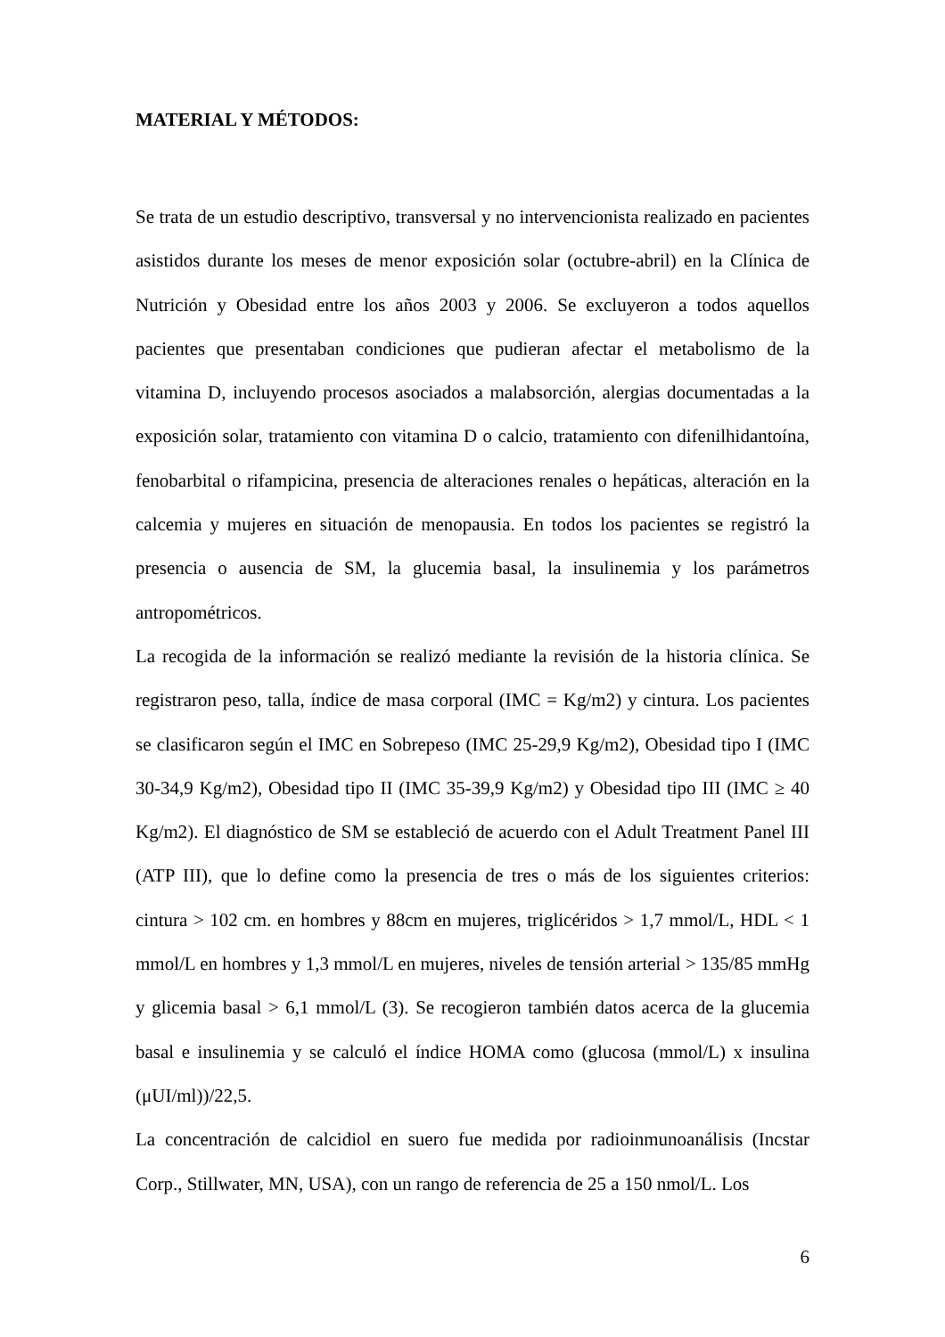MATERIAL Y MÉTODOS:
Se trata de un estudio descriptivo, transversal y no intervencionista realizado en pacientes asistidos durante los meses de menor exposición solar (octubre-abril) en la Clínica de Nutrición y Obesidad entre los años 2003 y 2006. Se excluyeron a todos aquellos pacientes que presentaban condiciones que pudieran afectar el metabolismo de la vitamina D, incluyendo procesos asociados a malabsorción, alergias documentadas a la exposición solar, tratamiento con vitamina D o calcio, tratamiento con difenilhidantoína, fenobarbital o rifampicina, presencia de alteraciones renales o hepáticas, alteración en la calcemia y mujeres en situación de menopausia. En todos los pacientes se registró la presencia o ausencia de SM, la glucemia basal, la insulinemia y los parámetros antropométricos.
La recogida de la información se realizó mediante la revisión de la historia clínica. Se registraron peso, talla, índice de masa corporal (IMC = Kg/m2) y cintura. Los pacientes se clasificaron según el IMC en Sobrepeso (IMC 25-29,9 Kg/m2), Obesidad tipo I (IMC 30-34,9 Kg/m2), Obesidad tipo II (IMC 35-39,9 Kg/m2) y Obesidad tipo III (IMC ≥ 40 Kg/m2). El diagnóstico de SM se estableció de acuerdo con el Adult Treatment Panel III (ATP III), que lo define como la presencia de tres o más de los siguientes criterios: cintura > 102 cm. en hombres y 88cm en mujeres, triglicéridos > 1,7 mmol/L, HDL < 1 mmol/L en hombres y 1,3 mmol/L en mujeres, niveles de tensión arterial > 135/85 mmHg y glicemia basal > 6,1 mmol/L (3). Se recogieron también datos acerca de la glucemia basal e insulinemia y se calculó el índice HOMA como (glucosa (mmol/L) x insulina (μUI/ml))/22,5.
La concentración de calcidiol en suero fue medida por radioinmunoanálisis (Incstar Corp., Stillwater, MN, USA), con un rango de referencia de 25 a 150 nmol/L. Los
6